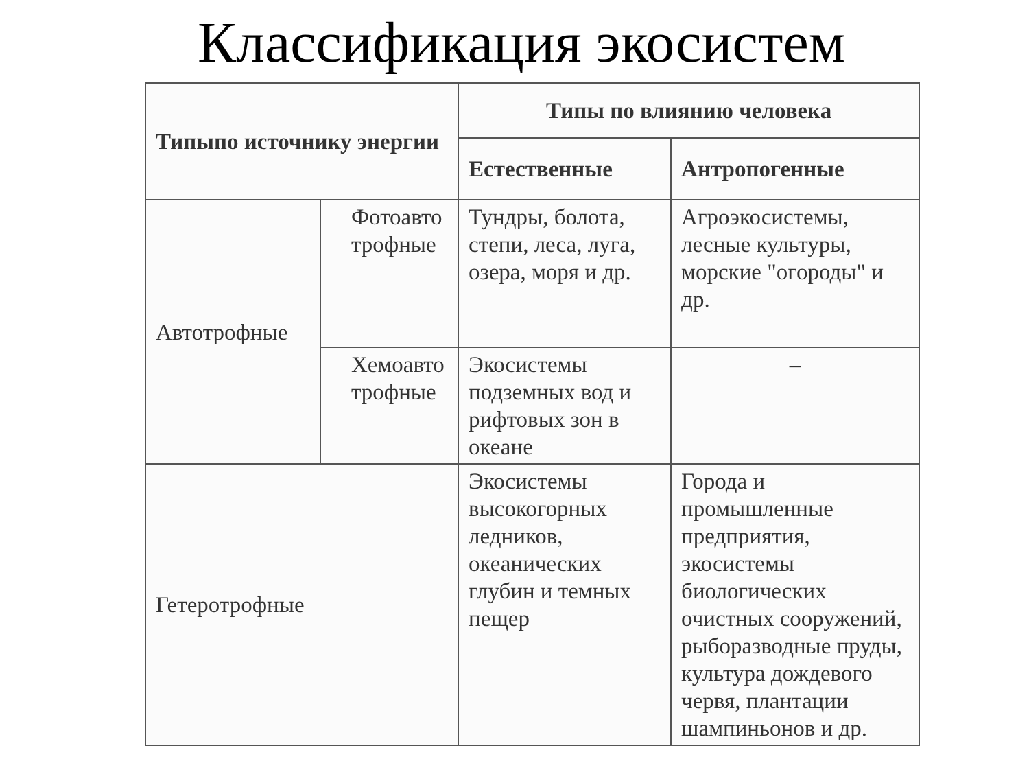Классификация экосистем
| Типыпо источнику энергии | | Типы по влиянию человека | |
| --- | --- | --- | --- |
| | | Естественные | Антропогенные |
| Автотрофные | Фотоавто трофные | Тундры, болота, степи, леса, луга, озера, моря и др. | Агроэкосистемы, лесные культуры, морские "огороды" и др. |
| | Хемоавто трофные | Экосистемы подземных вод и рифтовых зон в океане | – |
| Гетеротрофные | | Экосистемы высокогорных ледников, океанических глубин и темных пещер | Города и промышленные предприятия, экосистемы биологических очистных сооружений, рыборазводные пруды, культура дождевого червя, плантации шампиньонов и др. |